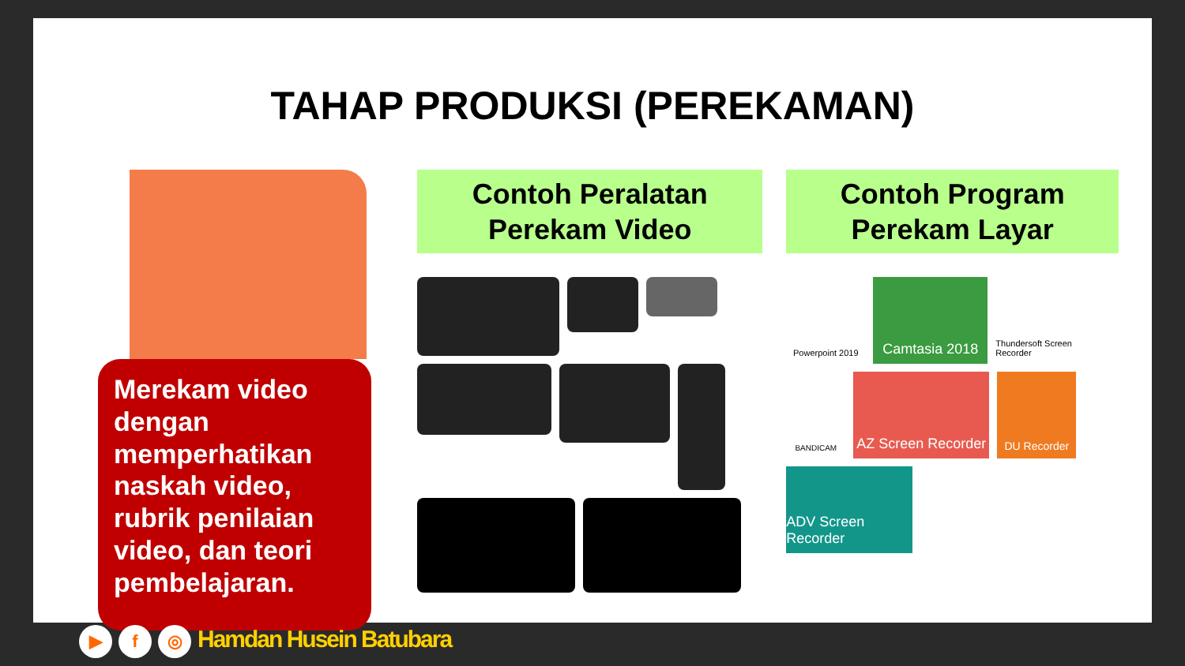TAHAP PRODUKSI (PEREKAMAN)
Merekam video dengan memperhatikan naskah video, rubrik penilaian video, dan teori pembelajaran.
Contoh Peralatan
Perekam Video
Contoh Program
Perekam Layar
Powerpoint 2019
Camtasia 2018
Thundersoft Screen Recorder
BANDICAM
AZ Screen Recorder
DU Recorder
ADV Screen Recorder
▶ f ◎ Hamdan Husein Batubara